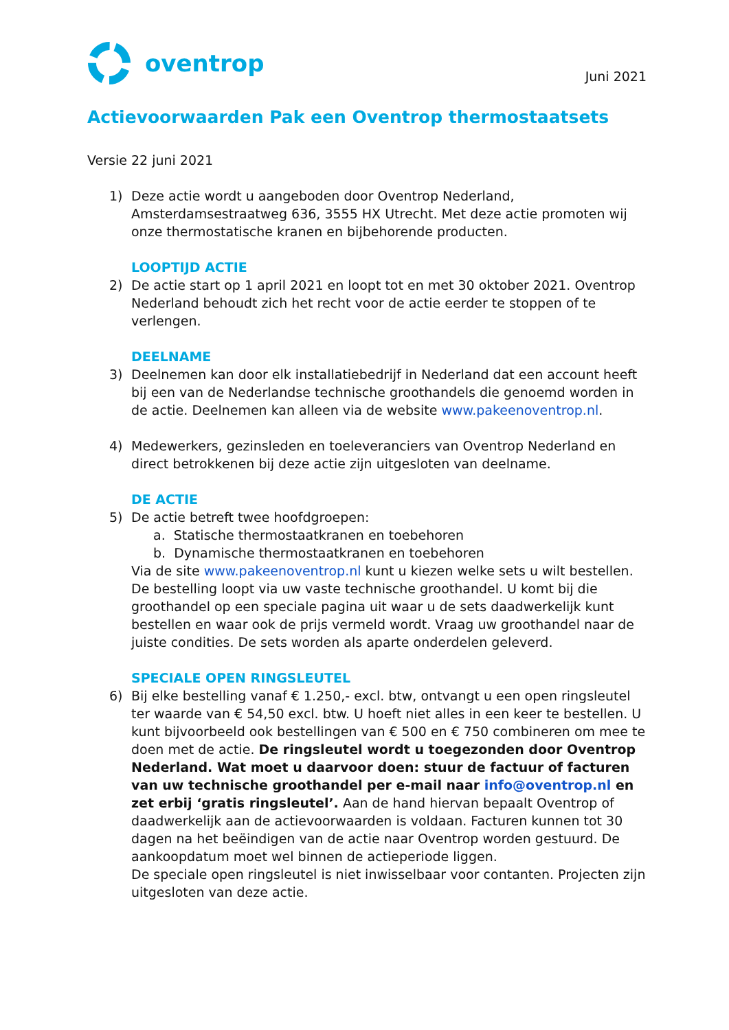oventrop
Juni 2021
Actievoorwaarden Pak een Oventrop thermostaatsets
Versie 22 juni 2021
1) Deze actie wordt u aangeboden door Oventrop Nederland, Amsterdamsestraatweg 636, 3555 HX Utrecht. Met deze actie promoten wij onze thermostatische kranen en bijbehorende producten.
LOOPTIJD ACTIE
2) De actie start op 1 april 2021 en loopt tot en met 30 oktober 2021. Oventrop Nederland behoudt zich het recht voor de actie eerder te stoppen of te verlengen.
DEELNAME
3) Deelnemen kan door elk installatiebedrijf in Nederland dat een account heeft bij een van de Nederlandse technische groothandels die genoemd worden in de actie. Deelnemen kan alleen via de website www.pakeenoventrop.nl.
4) Medewerkers, gezinsleden en toeleveranciers van Oventrop Nederland en direct betrokkenen bij deze actie zijn uitgesloten van deelname.
DE ACTIE
5) De actie betreft twee hoofdgroepen:
a. Statische thermostaatkranen en toebehoren
b. Dynamische thermostaatkranen en toebehoren
Via de site www.pakeenoventrop.nl kunt u kiezen welke sets u wilt bestellen. De bestelling loopt via uw vaste technische groothandel. U komt bij die groothandel op een speciale pagina uit waar u de sets daadwerkelijk kunt bestellen en waar ook de prijs vermeld wordt. Vraag uw groothandel naar de juiste condities. De sets worden als aparte onderdelen geleverd.
SPECIALE OPEN RINGSLEUTEL
6) Bij elke bestelling vanaf € 1.250,- excl. btw, ontvangt u een open ringsleutel ter waarde van € 54,50 excl. btw. U hoeft niet alles in een keer te bestellen. U kunt bijvoorbeeld ook bestellingen van € 500 en € 750 combineren om mee te doen met de actie. De ringsleutel wordt u toegezonden door Oventrop Nederland. Wat moet u daarvoor doen: stuur de factuur of facturen van uw technische groothandel per e-mail naar info@oventrop.nl en zet erbij ‘gratis ringsleutel’. Aan de hand hiervan bepaalt Oventrop of daadwerkelijk aan de actievoorwaarden is voldaan. Facturen kunnen tot 30 dagen na het beëindigen van de actie naar Oventrop worden gestuurd. De aankoopdatum moet wel binnen de actieperiode liggen.
De speciale open ringsleutel is niet inwisselbaar voor contanten. Projecten zijn uitgesloten van deze actie.